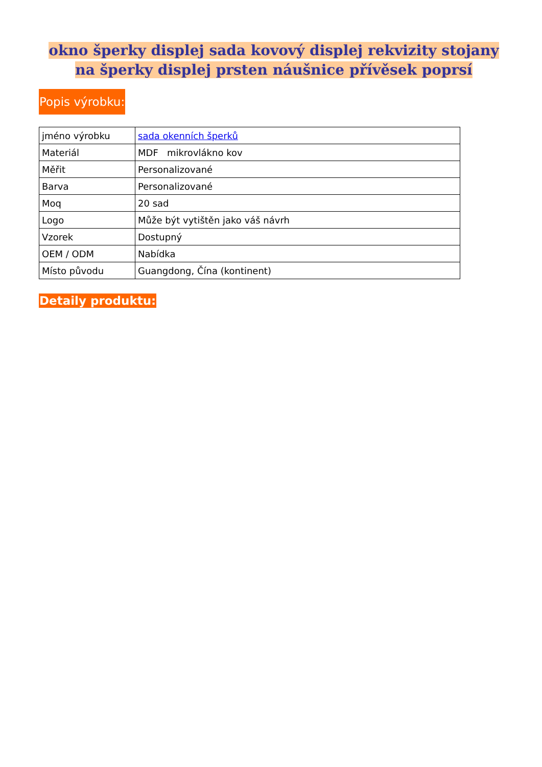okno šperky displej sada kovový displej rekvizity stojany na šperky displej prsten náušnice přívěsek poprsí
Popis výrobku:
| jméno výrobku | sada okenních šperků |
| Materiál | MDF mikrovlákno kov |
| Měřit | Personalizované |
| Barva | Personalizované |
| Moq | 20 sad |
| Logo | Může být vytištěn jako váš návrh |
| Vzorek | Dostupný |
| OEM / ODM | Nabídka |
| Místo původu | Guangdong, Čína (kontinent) |
Detaily produktu: